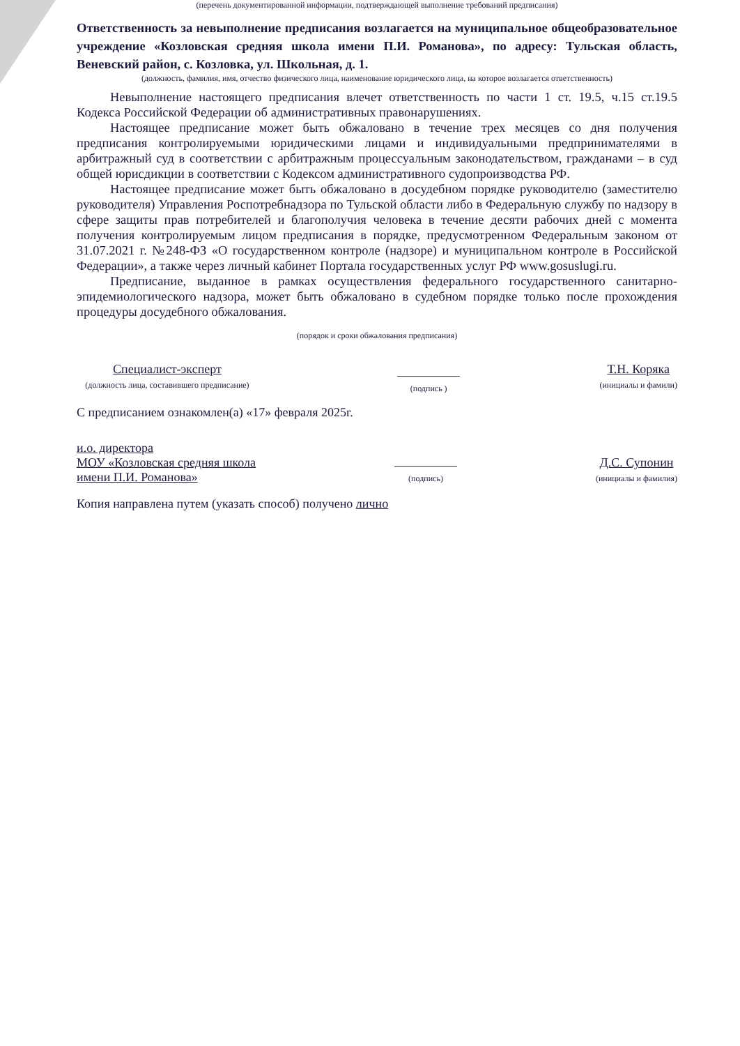(перечень документированной информации, подтверждающей выполнение требований предписания)
Ответственность за невыполнение предписания возлагается на муниципальное общеобразовательное учреждение «Козловская средняя школа имени П.И. Романова», по адресу: Тульская область, Веневский район, с. Козловка, ул. Школьная, д. 1.
(должность, фамилия, имя, отчество физического лица, наименование юридического лица, на которое возлагается ответственность)
Невыполнение настоящего предписания влечет ответственность по части 1 ст. 19.5, ч.15 ст.19.5 Кодекса Российской Федерации об административных правонарушениях.
Настоящее предписание может быть обжаловано в течение трех месяцев со дня получения предписания контролируемыми юридическими лицами и индивидуальными предпринимателями в арбитражный суд в соответствии с арбитражным процессуальным законодательством, гражданами – в суд общей юрисдикции в соответствии с Кодексом административного судопроизводства РФ.
Настоящее предписание может быть обжаловано в досудебном порядке руководителю (заместителю руководителя) Управления Роспотребнадзора по Тульской области либо в Федеральную службу по надзору в сфере защиты прав потребителей и благополучия человека в течение десяти рабочих дней с момента получения контролируемым лицом предписания в порядке, предусмотренном Федеральным законом от 31.07.2021 г. №248-ФЗ «О государственном контроле (надзоре) и муниципальном контроле в Российской Федерации», а также через личный кабинет Портала государственных услуг РФ www.gosuslugi.ru.
Предписание, выданное в рамках осуществления федерального государственного санитарно-эпидемиологического надзора, может быть обжаловано в судебном порядке только после прохождения процедуры досудебного обжалования.
(порядок и сроки обжалования предписания)
Специалист-эксперт
(должность лица, составившего предписание)
(подпись )
Т.Н. Коряка
(инициалы и фамили)
С предписанием ознакомлен(а) «17» февраля 2025г.
и.о. директора
МОУ «Козловская средняя школа
имени П.И. Романова»
(подпись)
Д.С. Супонин
(инициалы и фамилия)
Копия направлена путем (указать способ) получено лично